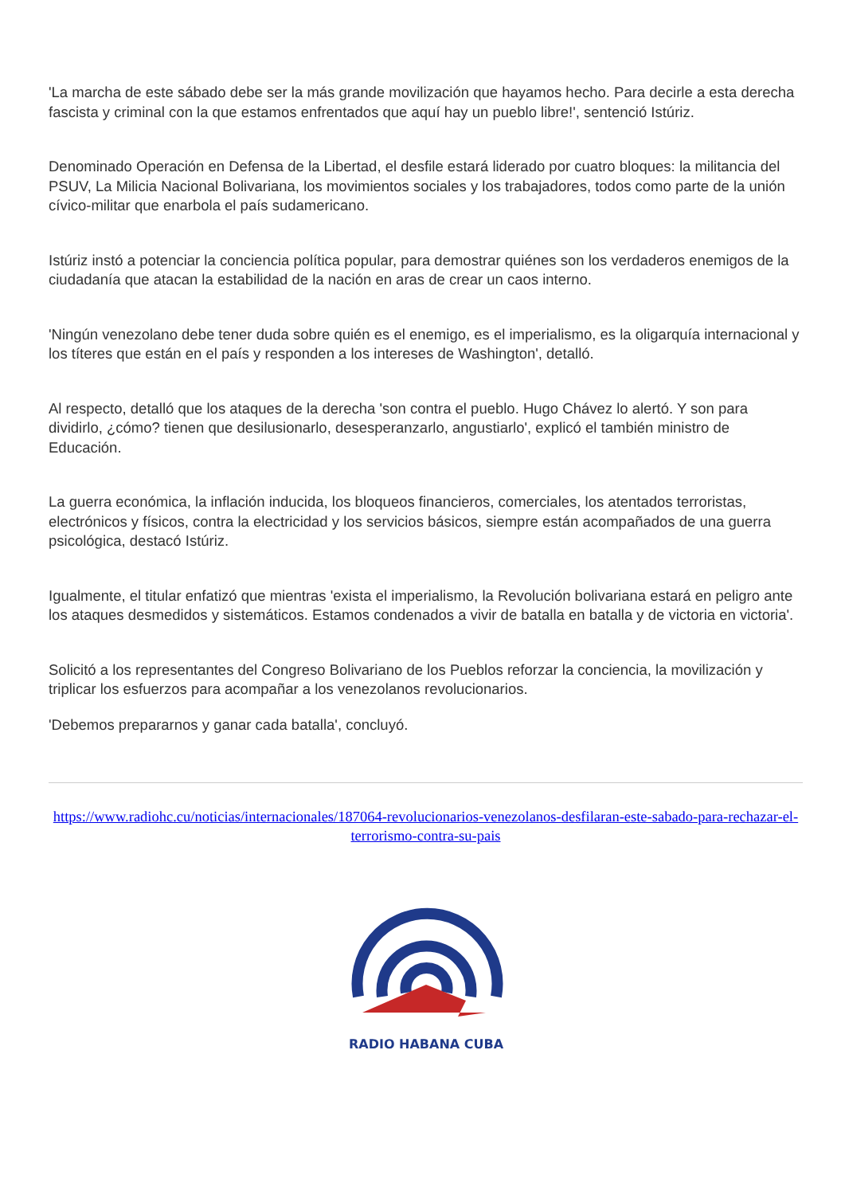'La marcha de este sábado debe ser la más grande movilización que hayamos hecho. Para decirle a esta derecha fascista y criminal con la que estamos enfrentados que aquí hay un pueblo libre!', sentenció Istúriz.
Denominado Operación en Defensa de la Libertad, el desfile estará liderado por cuatro bloques: la militancia del PSUV, La Milicia Nacional Bolivariana, los movimientos sociales y los trabajadores, todos como parte de la unión cívico-militar que enarbola el país sudamericano.
Istúriz instó a potenciar la conciencia política popular, para demostrar quiénes son los verdaderos enemigos de la ciudadanía que atacan la estabilidad de la nación en aras de crear un caos interno.
'Ningún venezolano debe tener duda sobre quién es el enemigo, es el imperialismo, es la oligarquía internacional y los títeres que están en el país y responden a los intereses de Washington', detalló.
Al respecto, detalló que los ataques de la derecha 'son contra el pueblo. Hugo Chávez lo alertó. Y son para dividirlo, ¿cómo? tienen que desilusionarlo, desesperanzarlo, angustiarlo', explicó el también ministro de Educación.
La guerra económica, la inflación inducida, los bloqueos financieros, comerciales, los atentados terroristas, electrónicos y físicos, contra la electricidad y los servicios básicos, siempre están acompañados de una guerra psicológica, destacó Istúriz.
Igualmente, el titular enfatizó que mientras 'exista el imperialismo, la Revolución bolivariana estará en peligro ante los ataques desmedidos y sistemáticos. Estamos condenados a vivir de batalla en batalla y de victoria en victoria'.
Solicitó a los representantes del Congreso Bolivariano de los Pueblos reforzar la conciencia, la movilización y triplicar los esfuerzos para acompañar a los venezolanos revolucionarios.
'Debemos prepararnos y ganar cada batalla', concluyó.
https://www.radiohc.cu/noticias/internacionales/187064-revolucionarios-venezolanos-desfilaran-este-sabado-para-rechazar-el-terrorismo-contra-su-pais
RADIO HABANA CUBA